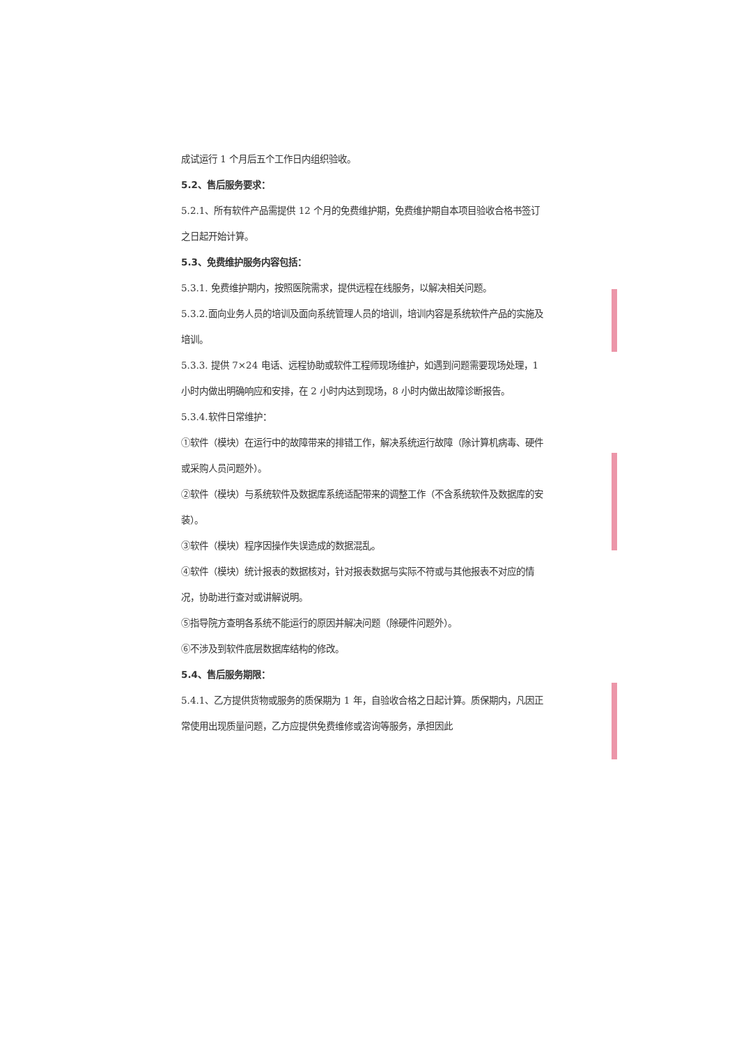成试运行 1 个月后五个工作日内组织验收。
5.2、售后服务要求：
5.2.1、所有软件产品需提供 12 个月的免费维护期，免费维护期自本项目验收合格书签订之日起开始计算。
5.3、免费维护服务内容包括：
5.3.1. 免费维护期内，按照医院需求，提供远程在线服务，以解决相关问题。
5.3.2.面向业务人员的培训及面向系统管理人员的培训，培训内容是系统软件产品的实施及培训。
5.3.3. 提供 7×24 电话、远程协助或软件工程师现场维护，如遇到问题需要现场处理，1 小时内做出明确响应和安排，在 2 小时内达到现场，8 小时内做出故障诊断报告。
5.3.4.软件日常维护：
①软件（模块）在运行中的故障带来的排错工作，解决系统运行故障（除计算机病毒、硬件或采购人员问题外）。
②软件（模块）与系统软件及数据库系统适配带来的调整工作（不含系统软件及数据库的安装）。
③软件（模块）程序因操作失误造成的数据混乱。
④软件（模块）统计报表的数据核对，针对报表数据与实际不符或与其他报表不对应的情况，协助进行查对或讲解说明。
⑤指导院方查明各系统不能运行的原因并解决问题（除硬件问题外）。
⑥不涉及到软件底层数据库结构的修改。
5.4、售后服务期限：
5.4.1、乙方提供货物或服务的质保期为 1 年，自验收合格之日起计算。质保期内，凡因正常使用出现质量问题，乙方应提供免费维修或咨询等服务，承担因此